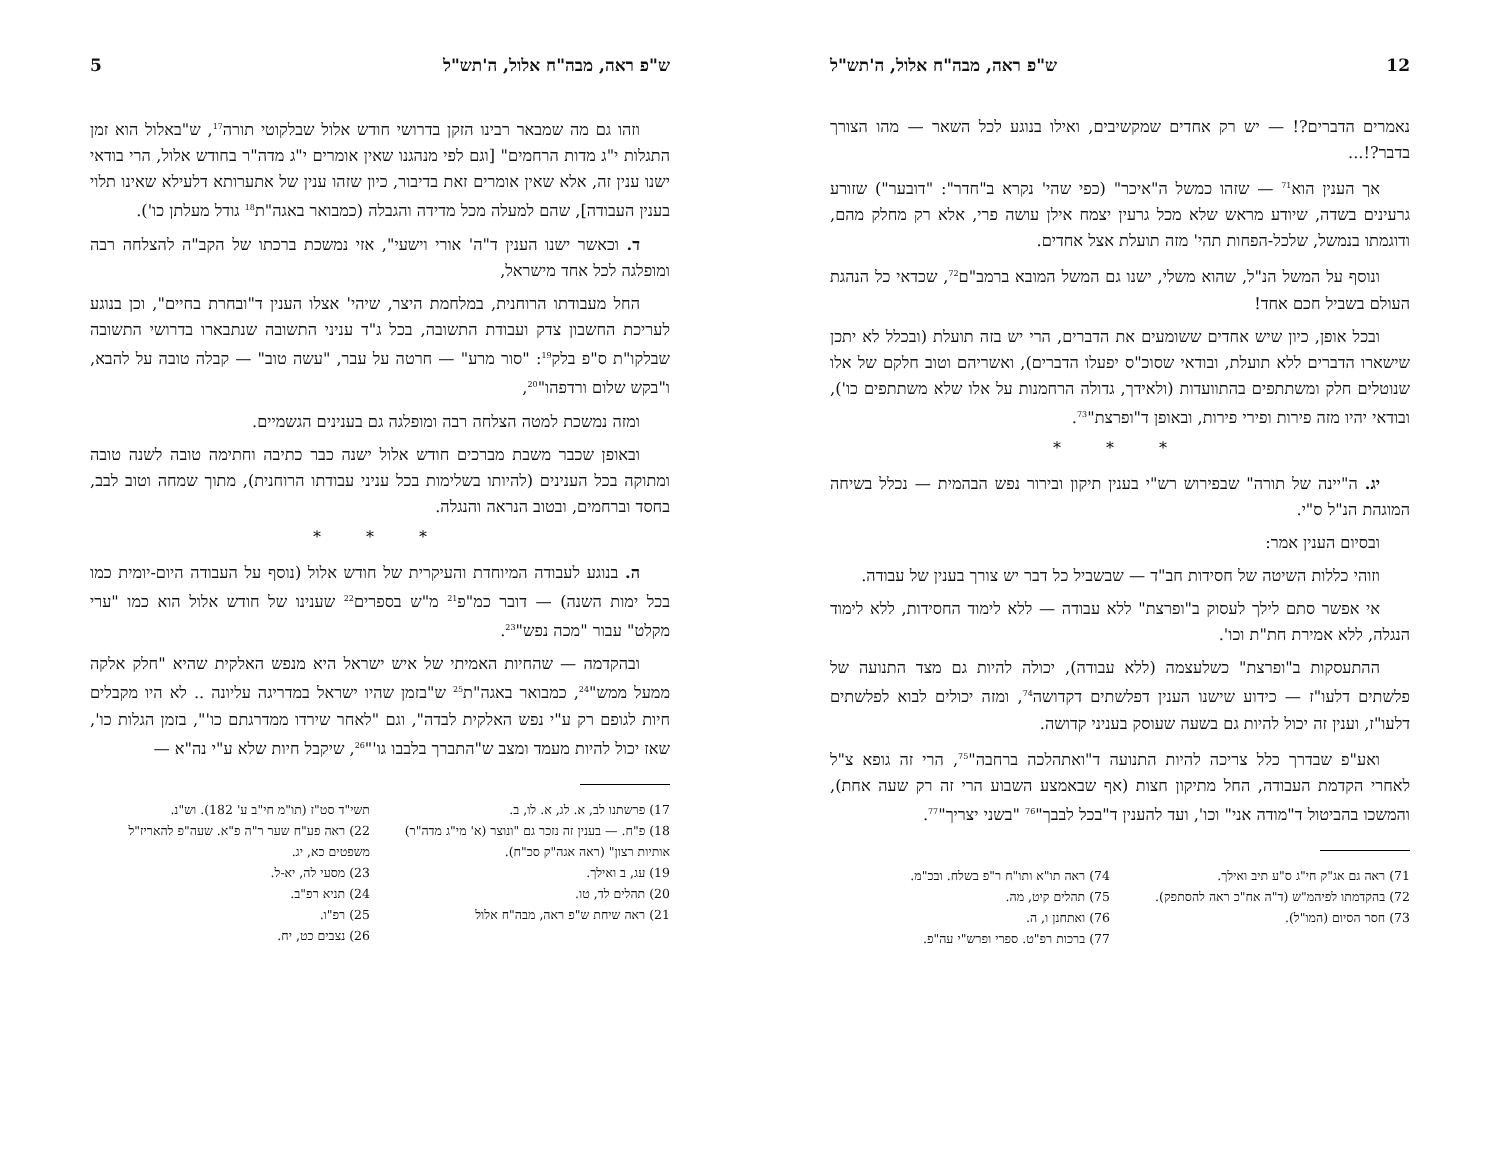12 ש"פ ראה, מבה"ח אלול, ה'תש"ל
נאמרים הדברים?! — יש רק אחדים שמקשיבים, ואילו בנוגע לכל השאר — מהו הצורך בדבר?!...
אך הענין הוא<sup>71</sup> — שזהו כמשל ה"איכר" (כפי שהי' נקרא ב"חדר": "דובער") שזורע גרעינים בשדה, שיודע מראש שלא מכל גרעין יצמח אילן עושה פרי, אלא רק מחלק מהם, ודוגמתו בנמשל, שלכל-הפחות תהי' מזה תועלת אצל אחדים.
ונוסף על המשל הנ"ל, שהוא משלי, ישנו גם המשל המובא ברמב"ם<sup>72</sup>, שכדאי כל הנהגת העולם בשביל חכם אחד!
ובכל אופן, כיון שיש אחדים ששומעים את הדברים, הרי יש בזה תועלת (ובכלל לא יתכן שישארו הדברים ללא תועלת, ובודאי שסוכ"ס יפעלו הדברים), ואשריהם וטוב חלקם של אלו שנוטלים חלק ומשתתפים בהתוועדות (ולאידך, גדולה הרחמנות על אלו שלא משתתפים כו'), ובודאי יהיו מזה פירות ופירי פירות, ובאופן ד"ופרצת"<sup>73</sup>.
* * *
יג. ה"יינה של תורה" שבפירוש רש"י בענין תיקון ובירור נפש הבהמית — נכלל בשיחה המוגהת הנ"ל ס"י.
ובסיום הענין אמר:
וזוהי כללות השיטה של חסידות חב"ד — שבשביל כל דבר יש צורך בענין של עבודה.
אי אפשר סתם לילך לעסוק ב"ופרצת" ללא עבודה — ללא לימוד החסידות, ללא לימוד הנגלה, ללא אמירת חת"ת וכו'.
ההתעסקות ב"ופרצת" כשלעצמה (ללא עבודה), יכולה להיות גם מצד התנועה של פלשתים דלעו"ז — כידוע שישנו הענין דפלשתים דקדושה<sup>74</sup>, ומזה יכולים לבוא לפלשתים דלעו"ז, וענין זה יכול להיות גם בשעה שעוסק בעניני קדושה.
ואע"פ שבדרך כלל צריכה להיות התנועה ד"ואתהלכה ברחבה"<sup>75</sup>, הרי זה גופא צ"ל לאחרי הקדמת העבודה, החל מתיקון חצות (אף שבאמצע השבוע הרי זה רק שעה אחת), והמשכו בהביטול ד"מודה אני" וכו', ועד להענין ד"בכל לבבך"<sup>76</sup> "בשני יצריך"<sup>77</sup>.
71) ראה גם אג"ק חי"ג ס"ע תיב ואילך.
72) בהקדמתו לפיהמ"ש (ד"ה אח"כ ראה להסתפק).
73) חסר הסיום (המו"ל).
74) ראה תו"א ותו"ח ר"פ בשלח. ובכ"מ.
75) תהלים קיט, מה.
76) ואתחנן ו, ה.
77) ברכות רפ"ט. ספרי ופרש"י עה"פ.
ש"פ ראה, מבה"ח אלול, ה'תש"ל 5
וזהו גם מה שמבאר רבינו הזקן בדרושי חודש אלול שבלקוטי תורה<sup>17</sup>, ש"באלול הוא זמן התגלות י"ג מדות הרחמים" [וגם לפי מנהגנו שאין אומרים י"ג מדה"ר בחודש אלול, הרי בודאי ישנו ענין זה, אלא שאין אומרים זאת בדיבור, כיון שזהו ענין של אתערותא דלעילא שאינו תלוי בענין העבודה], שהם למעלה מכל מדידה והגבלה (כמבואר באגה"ת<sup>18</sup> גודל מעלתן כו').
ד. וכאשר ישנו הענין ד"ה' אורי וישעי", אזי נמשכת ברכתו של הקב"ה להצלחה רבה ומופלגה לכל אחד מישראל,
החל מעבודתו הרוחנית, במלחמת היצר, שיהי' אצלו הענין ד"ובחרת בחיים", וכן בנוגע לעריכת החשבון צדק ועבודת התשובה, בכל ג"ד עניני התשובה שנתבארו בדרושי התשובה שבלקו"ת ס"פ בלק<sup>19</sup>: "סור מרע" — חרטה על עבר, "עשה טוב" — קבלה טובה על להבא, ו"בקש שלום ורדפהו"<sup>20</sup>,
ומזה נמשכת למטה הצלחה רבה ומופלגה גם בענינים הגשמיים.
ובאופן שכבר משבת מברכים חודש אלול ישנה כבר כתיבה וחתימה טובה לשנה טובה ומתוקה בכל הענינים (להיותו בשלימות בכל עניני עבודתו הרוחנית), מתוך שמחה וטוב לבב, בחסד וברחמים, ובטוב הנראה והנגלה.
* * *
ה. בנוגע לעבודה המיוחדת והעיקרית של חודש אלול (נוסף על העבודה היום-יומית כמו בכל ימות השנה) — דובר כמ"פ<sup>21</sup> מ"ש בספרים<sup>22</sup> שענינו של חודש אלול הוא כמו "ערי מקלט" עבור "מכה נפש"<sup>23</sup>.
ובהקדמה — שהחיות האמיתי של איש ישראל היא מנפש האלקית שהיא "חלק אלקה ממעל ממש"<sup>24</sup>, כמבואר באגה"ת<sup>25</sup> ש"בזמן שהיו ישראל במדריגה עליונה .. לא היו מקבלים חיות לגופם רק ע"י נפש האלקית לבדה", וגם "לאחר שירדו ממדרגתם כו'", בזמן הגלות כו', שאז יכול להיות מעמד ומצב ש"התברך בלבבו גו'"<sup>26</sup>, שיקבל חיות שלא ע"י נה"א —
17) פרשתנו לב, א. לג, א. לו, ב.
18) פ"ח. — בענין זה נזכר גם "ונוצר (א' מי"ג מדה"ר) אותיות רצון" (ראה אגה"ק סכ"ח).
19) עג, ב ואילך.
20) תהלים לד, טו.
21) ראה שיחת ש"פ ראה, מבה"ח אלול
תשי"ד סט"ז (תו"מ חי"ב ע' 182). וש"נ.
22) ראה פע"ח שער ר"ה פ"א. שעה"פ להאריז"ל משפטים כא, יג.
23) מסעי לה, יא-ל.
24) תניא רפ"ב.
25) רפ"ו.
26) נצבים כט, יח.